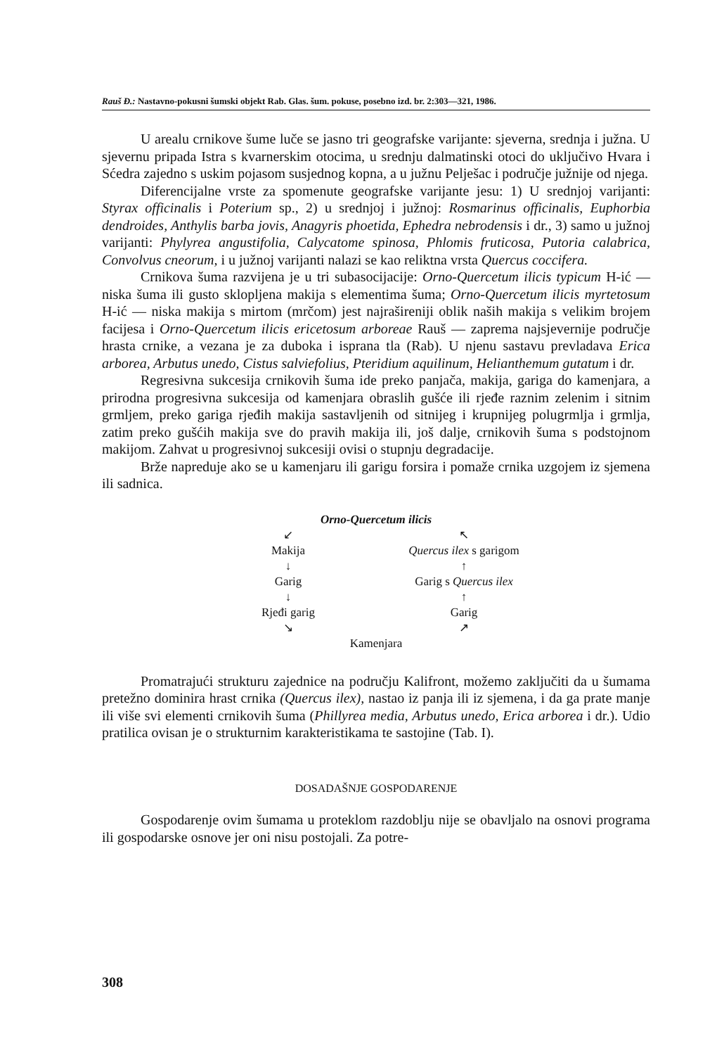Rauš Đ.: Nastavno-pokusni šumski objekt Rab. Glas. šum. pokuse, posebno izd. br. 2:303—321, 1986.
U arealu crnikove šume luče se jasno tri geografske varijante: sjeverna, srednja i južna. U sjevernu pripada Istra s kvarnerskim otocima, u srednju dalmatinski otoci do uključivo Hvara i Sćedra zajedno s uskim pojasom susjednog kopna, a u južnu Pelješac i područje južnije od njega.
Diferencijalne vrste za spomenute geografske varijante jesu: 1) U srednjoj varijanti: Styrax officinalis i Poterium sp., 2) u srednjoj i južnoj: Rosmarinus officinalis, Euphorbia dendroides, Anthylis barba jovis, Anagyris phoetida, Ephedra nebrodensis i dr., 3) samo u južnoj varijanti: Phylyrea angustifolia, Calycatome spinosa, Phlomis fruticosa, Putoria calabrica, Convolvus cneorum, i u južnoj varijanti nalazi se kao reliktna vrsta Quercus coccifera.
Crnikova šuma razvijena je u tri subasocijacije: Orno-Quercetum ilicis typicum H-ić — niska šuma ili gusto sklopljena makija s elementima šuma; Orno-Quercetum ilicis myrtetosum H-ić — niska makija s mirtom (mrčom) jest najrašireniji oblik naših makija s velikim brojem facijesa i Orno-Quercetum ilicis ericetosum arboreae Rauš — zaprema najsjevernije područje hrasta crnike, a vezana je za duboka i isprana tla (Rab). U njenu sastavu prevladava Erica arborea, Arbutus unedo, Cistus salviefolius, Pteridium aquilinum, Helianthemum gutatum i dr.
Regresivna sukcesija crnikovih šuma ide preko panjača, makija, gariga do kamenjara, a prirodna progresivna sukcesija od kamenjara obraslih gušće ili rjeđe raznim zelenim i sitnim grmljem, preko gariga rjeđih makija sastavljenih od sitnijeg i krupnijeg polugrmlja i grmlja, zatim preko gušćih makija sve do pravih makija ili, još dalje, crnikovih šuma s podstojnom makijom. Zahvat u progresivnoj sukcesiji ovisi o stupnju degradacije.
Brže napreduje ako se u kamenjaru ili garigu forsira i pomaže crnika uzgojem iz sjemena ili sadnica.
Orno-Quercetum ilicis
↙
↖
Makija
↓
Garig
↓
Rjeđi garig
↘
Quercus ilex s garigom
↑
Garig s Quercus ilex
↑
Garig
↗
Kamenjara
Promatrajući strukturu zajednice na području Kalifront, možemo zaključiti da u šumama pretežno dominira hrast crnika (Quercus ilex), nastao iz panja ili iz sjemena, i da ga prate manje ili više svi elementi crnikovih šuma (Phillyrea media, Arbutus unedo, Erica arborea i dr.). Udio pratilica ovisan je o strukturnim karakteristikama te sastojine (Tab. I).
DOSADAŠNJE GOSPODARENJE
Gospodarenje ovim šumama u proteklom razdoblju nije se obavljalo na osnovi programa ili gospodarske osnove jer oni nisu postojali. Za potre-
308